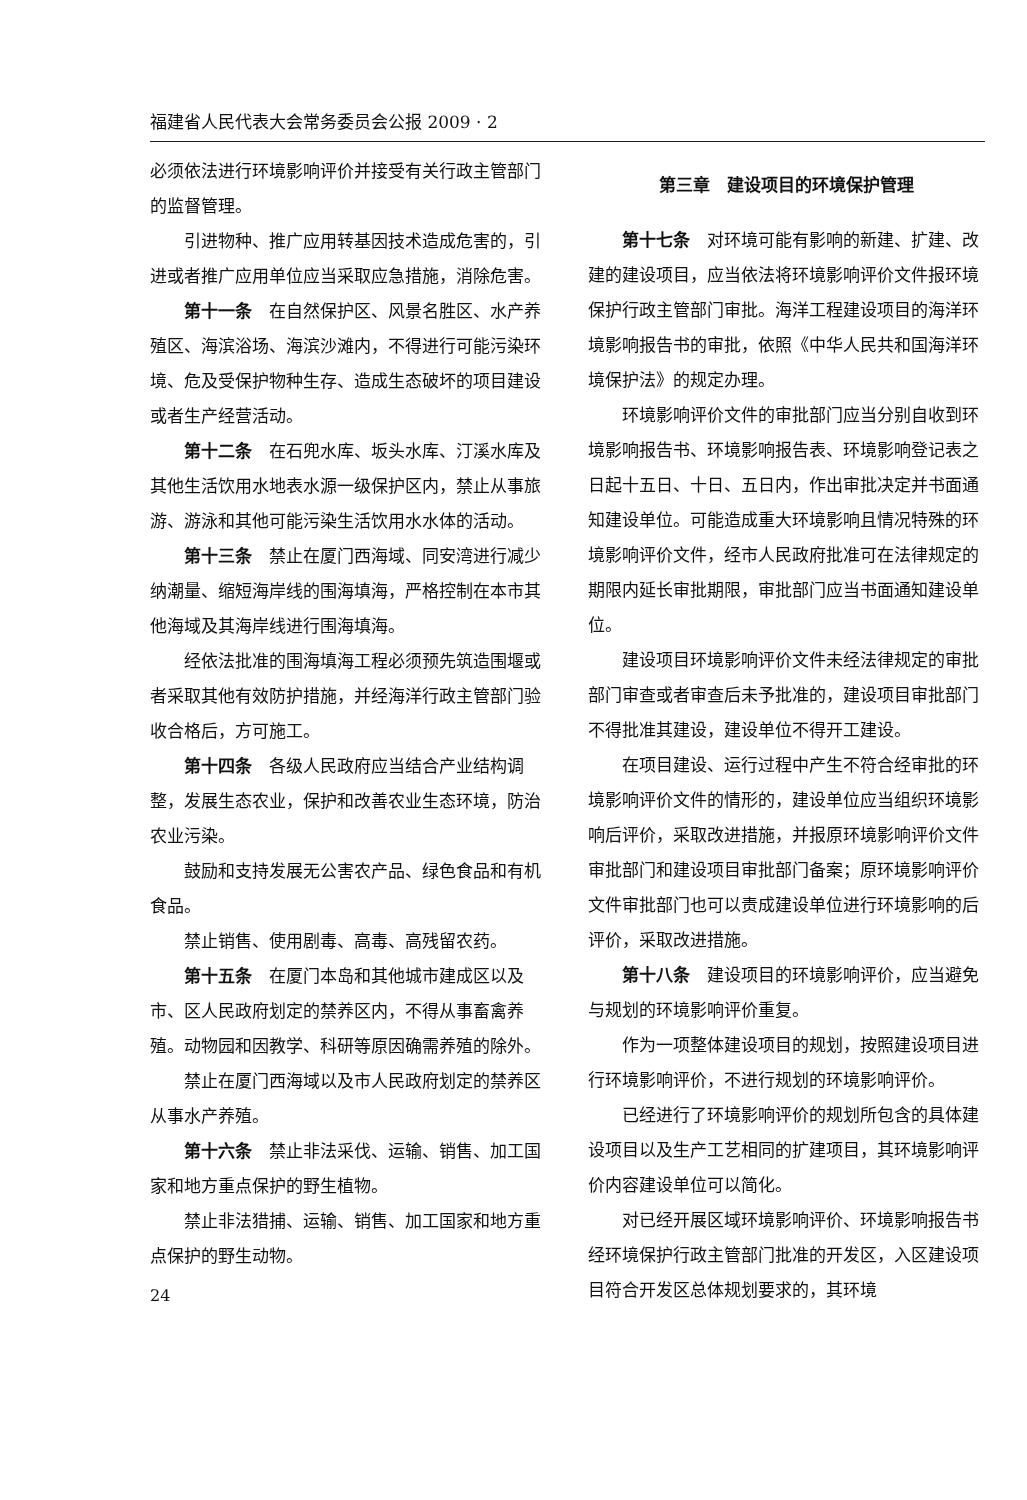福建省人民代表大会常务委员会公报 2009 · 2
必须依法进行环境影响评价并接受有关行政主管部门的监督管理。
引进物种、推广应用转基因技术造成危害的，引进或者推广应用单位应当采取应急措施，消除危害。
第十一条　在自然保护区、风景名胜区、水产养殖区、海滨浴场、海滨沙滩内，不得进行可能污染环境、危及受保护物种生存、造成生态破坏的项目建设或者生产经营活动。
第十二条　在石兜水库、坂头水库、汀溪水库及其他生活饮用水地表水源一级保护区内，禁止从事旅游、游泳和其他可能污染生活饮用水水体的活动。
第十三条　禁止在厦门西海域、同安湾进行减少纳潮量、缩短海岸线的围海填海，严格控制在本市其他海域及其海岸线进行围海填海。
经依法批准的围海填海工程必须预先筑造围堰或者采取其他有效防护措施，并经海洋行政主管部门验收合格后，方可施工。
第十四条　各级人民政府应当结合产业结构调整，发展生态农业，保护和改善农业生态环境，防治农业污染。
鼓励和支持发展无公害农产品、绿色食品和有机食品。
禁止销售、使用剧毒、高毒、高残留农药。
第十五条　在厦门本岛和其他城市建成区以及市、区人民政府划定的禁养区内，不得从事畜禽养殖。动物园和因教学、科研等原因确需养殖的除外。
禁止在厦门西海域以及市人民政府划定的禁养区从事水产养殖。
第十六条　禁止非法采伐、运输、销售、加工国家和地方重点保护的野生植物。
禁止非法猎捕、运输、销售、加工国家和地方重点保护的野生动物。
24
第三章　建设项目的环境保护管理
第十七条　对环境可能有影响的新建、扩建、改建的建设项目，应当依法将环境影响评价文件报环境保护行政主管部门审批。海洋工程建设项目的海洋环境影响报告书的审批，依照《中华人民共和国海洋环境保护法》的规定办理。
环境影响评价文件的审批部门应当分别自收到环境影响报告书、环境影响报告表、环境影响登记表之日起十五日、十日、五日内，作出审批决定并书面通知建设单位。可能造成重大环境影响且情况特殊的环境影响评价文件，经市人民政府批准可在法律规定的期限内延长审批期限，审批部门应当书面通知建设单位。
建设项目环境影响评价文件未经法律规定的审批部门审查或者审查后未予批准的，建设项目审批部门不得批准其建设，建设单位不得开工建设。
在项目建设、运行过程中产生不符合经审批的环境影响评价文件的情形的，建设单位应当组织环境影响后评价，采取改进措施，并报原环境影响评价文件审批部门和建设项目审批部门备案；原环境影响评价文件审批部门也可以责成建设单位进行环境影响的后评价，采取改进措施。
第十八条　建设项目的环境影响评价，应当避免与规划的环境影响评价重复。
作为一项整体建设项目的规划，按照建设项目进行环境影响评价，不进行规划的环境影响评价。
已经进行了环境影响评价的规划所包含的具体建设项目以及生产工艺相同的扩建项目，其环境影响评价内容建设单位可以简化。
对已经开展区域环境影响评价、环境影响报告书经环境保护行政主管部门批准的开发区，入区建设项目符合开发区总体规划要求的，其环境